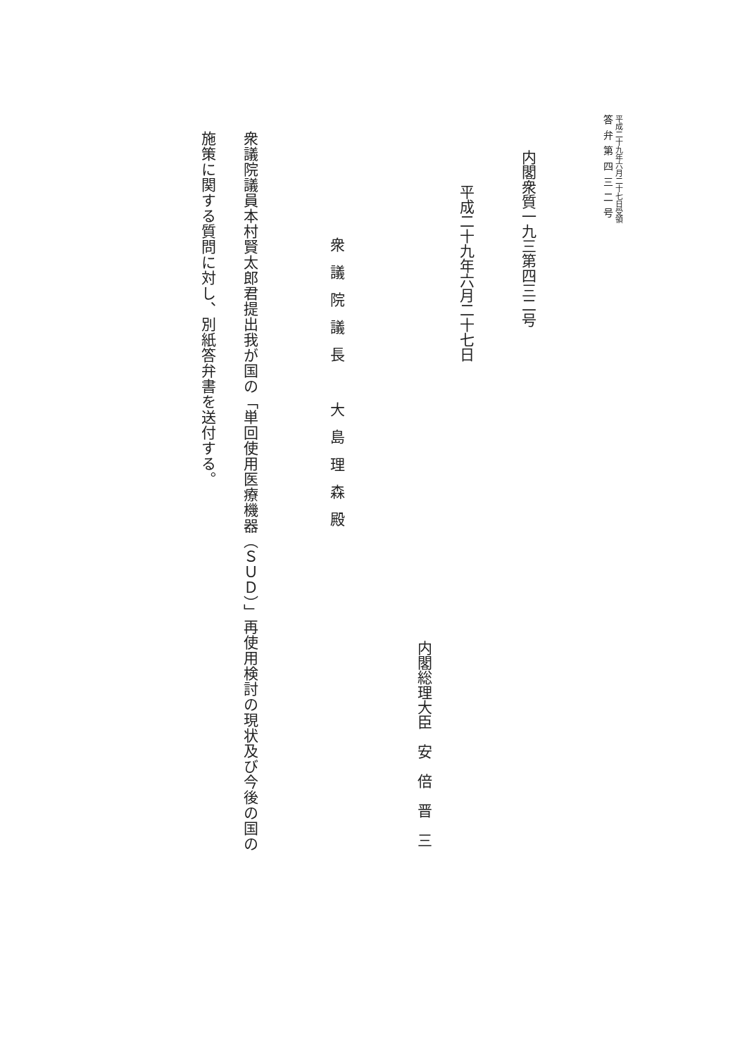平成二十九年六月二十七日受領
答弁第四三二号
内閣衆質一九三第四三二号
平成二十九年六月二十七日
内閣総理大臣　安　倍　晋　三
衆議院議長　大島理森殿
衆議院議員本村賢太郎君提出我が国の「単回使用医療機器（ＳＵＤ）」再使用検討の現状及び今後の国の
施策に関する質問に対し、別紙答弁書を送付する。